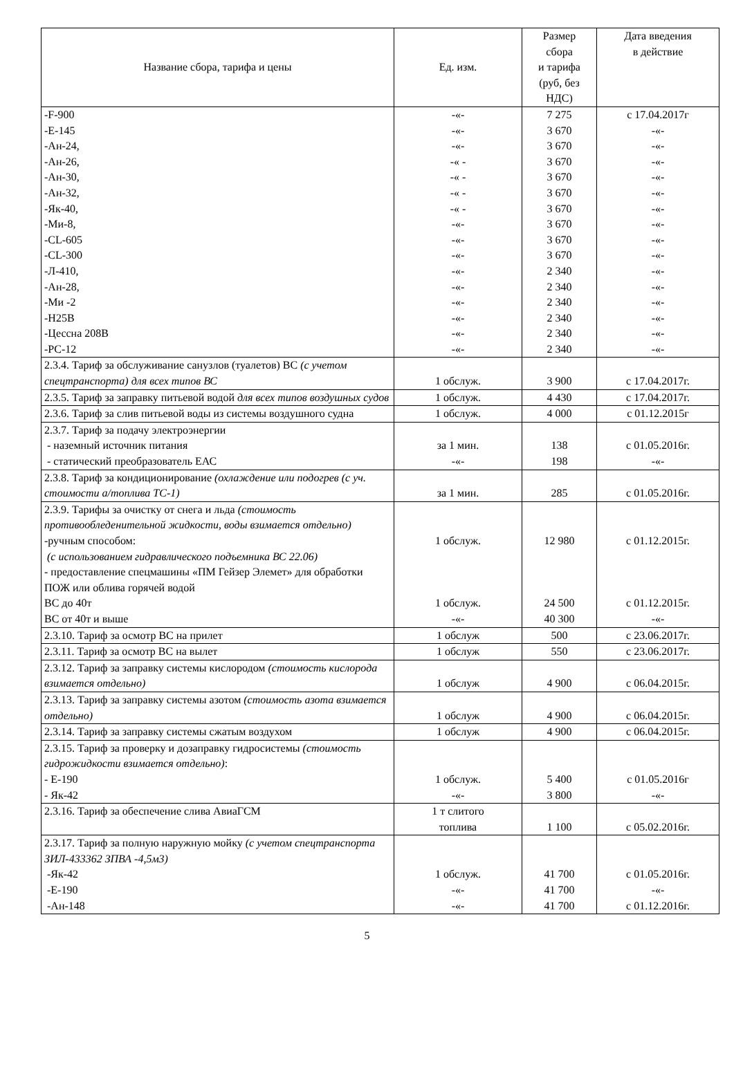| Название сбора, тарифа и цены | Ед. изм. | Размер сбора и тарифа (руб, без НДС) | Дата введения в действие |
| --- | --- | --- | --- |
| -F-900 -E-145 -Ан-24, -Ан-26, -Ан-30, -Ан-32, -Як-40, -Ми-8, -CL-605 -CL-300 -Л-410, -Ан-28, -Ми -2 -Н25В -Цессна 208В -PC-12 | -«- -«- -«- -« - -« - -« - -« - -«- -«- -«- -«- -«- -«- -«- -«- -«- | 7 275 3 670 3 670 3 670 3 670 3 670 3 670 3 670 3 670 3 670 2 340 2 340 2 340 2 340 2 340 2 340 | с 17.04.2017г -«- -«- -«- -«- -«- -«- -«- -«- -«- -«- -«- -«- -«- -«- -«- |
| 2.3.4. Тариф за обслуживание санузлов (туалетов) ВС (с учетом спецтранспорта) для всех типов ВС | 1 обслуж. | 3 900 | с 17.04.2017г. |
| 2.3.5. Тариф за заправку питьевой водой для всех типов воздушных судов | 1 обслуж. | 4 430 | с 17.04.2017г. |
| 2.3.6. Тариф за слив питьевой воды из системы воздушного судна | 1 обслуж. | 4 000 | с 01.12.2015г |
| 2.3.7. Тариф за подачу электроэнергии - наземный источник питания - статический преобразователь ЕАС | за 1 мин. -«- | 138 198 | с 01.05.2016г. -«- |
| 2.3.8. Тариф за кондиционирование (охлаждение или подогрев (с уч. стоимости а/топлива ТС-1) | за 1 мин. | 285 | с 01.05.2016г. |
| 2.3.9. Тарифы за очистку от снега и льда (стоимость противообледенительной жидкости, воды взимается отдельно) -ручным способом: (с использованием гидравлического подъемника ВС 22.06) - предоставление спецмашины «ПМ Гейзер Элемет» для обработки ПОЖ или облива горячей водой ВС до 40т ВС от 40т и выше | 1 обслуж. 1 обслуж. -«- | 12 980 24 500 40 300 | с 01.12.2015г. с 01.12.2015г. -«- |
| 2.3.10. Тариф за осмотр ВС на прилет | 1 обслуж | 500 | с 23.06.2017г. |
| 2.3.11. Тариф за осмотр ВС на вылет | 1 обслуж | 550 | с 23.06.2017г. |
| 2.3.12. Тариф за заправку системы кислородом (стоимость кислорода взимается отдельно) | 1 обслуж | 4 900 | с 06.04.2015г. |
| 2.3.13. Тариф за заправку системы азотом (стоимость азота взимается отдельно) | 1 обслуж | 4 900 | с 06.04.2015г. |
| 2.3.14. Тариф за заправку системы сжатым воздухом | 1 обслуж | 4 900 | с 06.04.2015г. |
| 2.3.15. Тариф за проверку и дозаправку гидросистемы (стоимость гидрожидкости взимается отдельно) : - Е-190 - Як-42 | 1 обслуж. -«- | 5 400 3 800 | с 01.05.2016г -«- |
| 2.3.16. Тариф за обеспечение слива АвиаГСМ | 1 т слитого топлива | 1 100 | с 05.02.2016г. |
| 2.3.17. Тариф за полную наружную мойку (с учетом спецтранспорта ЗИЛ-433362 ЗПВА -4,5м3) -Як-42 -Е-190 -Ан-148 | 1 обслуж. -«- -«- | 41 700 41 700 41 700 | с 01.05.2016г. -«- с 01.12.2016г. |
5